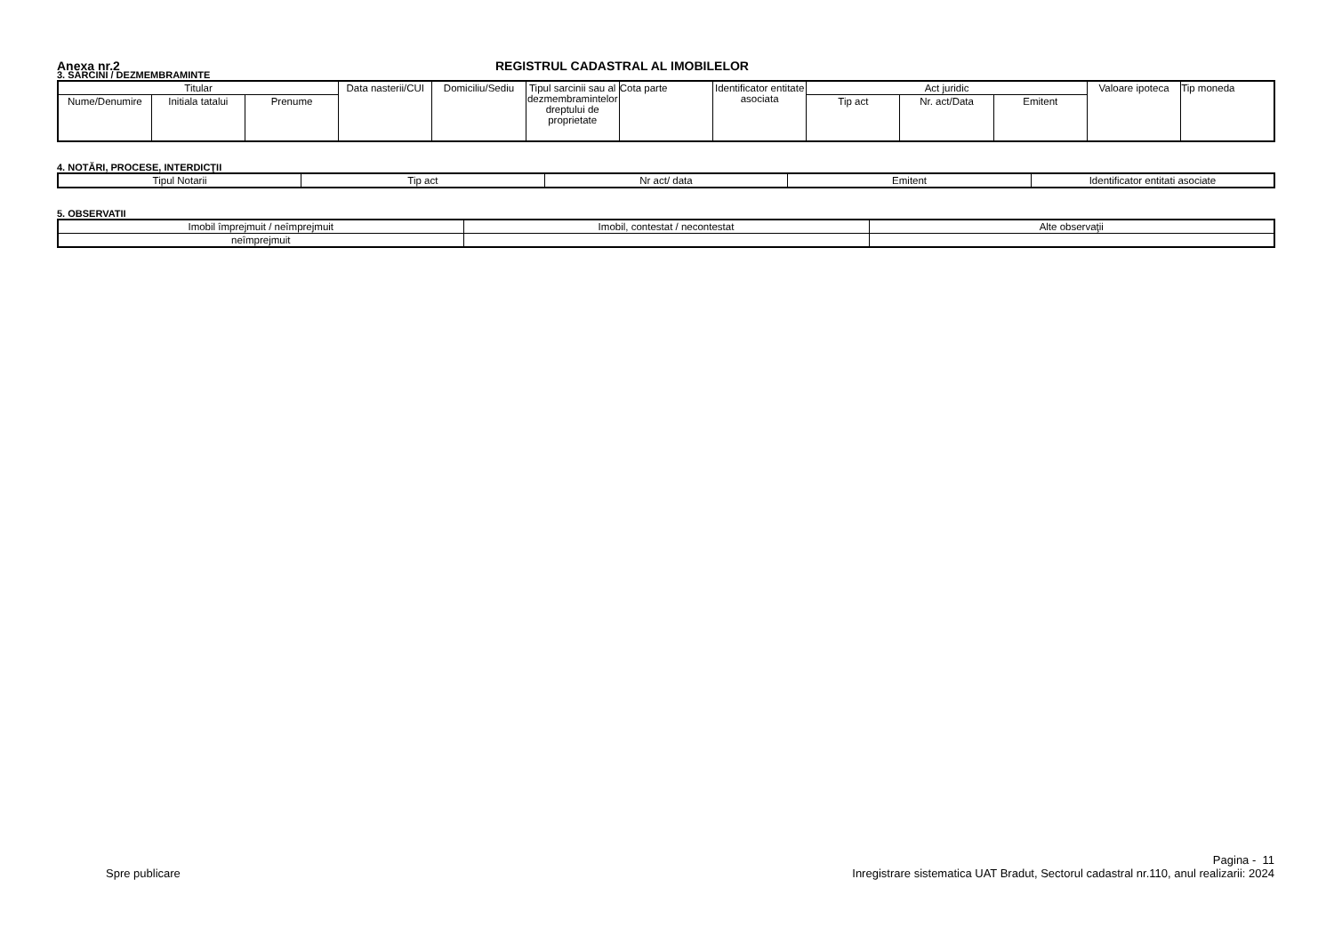Anexa nr.2 REGISTRUL CADASTRAL AL IMOBILELOR
3. SARCINI / DEZMEMBRAMINTE
| Titular | | | Data nasterii/CUI | Domiciliu/Sediu | Tipul sarcinii sau al dezmembramintelor dreptului de proprietate | Cota parte | Identificator entitate asociata | Act juridic | | | Valoare ipoteca | Tip moneda |
| Nume/Denumire | Initiala tatalui | Prenume | | | | | | Tip act | Nr. act/Data | Emitent | | |
4. NOTĂRI, PROCESE, INTERDICŢII
| Tipul Notarii | Tip act | Nr act/ data | Emitent | Identificator entitati asociate |
5. OBSERVATII
| Imobil împrejmuit / neîmprejmuit | Imobil, contestat / necontestat | Alte observaţii |
| neîmprejmuit | | |
Pagina - 11
Spre publicare Inregistrare sistematica UAT Bradut, Sectorul cadastral nr.110, anul realizarii: 2024